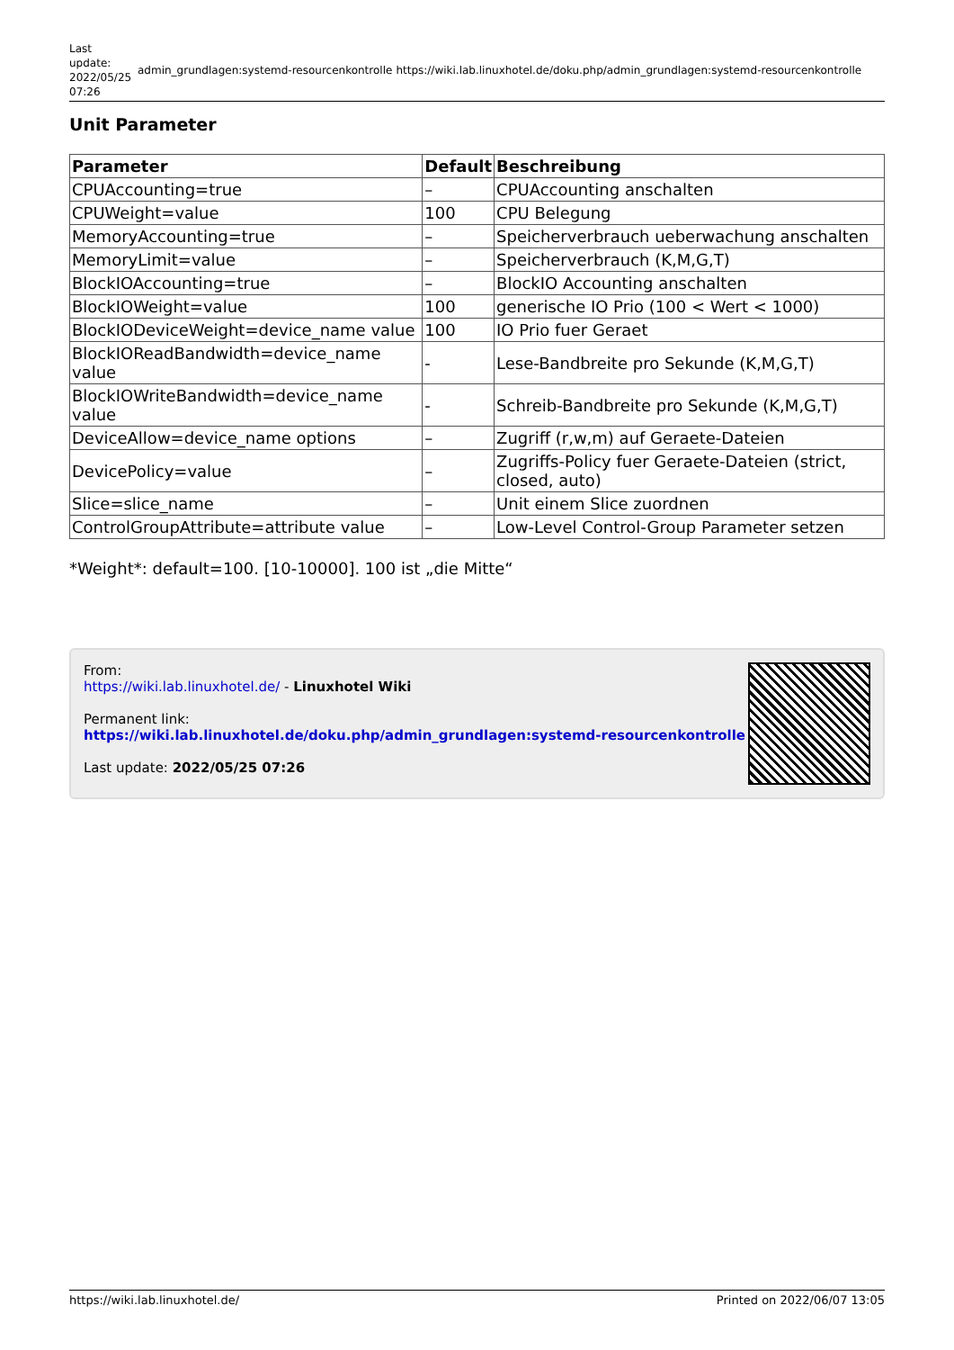Last update: 2022/05/25 07:26
admin_grundlagen:systemd-resourcenkontrolle https://wiki.lab.linuxhotel.de/doku.php/admin_grundlagen:systemd-resourcenkontrolle
Unit Parameter
| Parameter | Default | Beschreibung |
| --- | --- | --- |
| CPUAccounting=true | – | CPUAccounting anschalten |
| CPUWeight=value | 100 | CPU Belegung |
| MemoryAccounting=true | – | Speicherverbrauch ueberwachung anschalten |
| MemoryLimit=value | – | Speicherverbrauch (K,M,G,T) |
| BlockIOAccounting=true | – | BlockIO Accounting anschalten |
| BlockIOWeight=value | 100 | generische IO Prio (100 < Wert < 1000) |
| BlockIODeviceWeight=device_name value | 100 | IO Prio fuer Geraet |
| BlockIOReadBandwidth=device_name value | - | Lese-Bandbreite pro Sekunde (K,M,G,T) |
| BlockIOWriteBandwidth=device_name value | - | Schreib-Bandbreite pro Sekunde (K,M,G,T) |
| DeviceAllow=device_name options | – | Zugriff (r,w,m) auf Geraete-Dateien |
| DevicePolicy=value | – | Zugriffs-Policy fuer Geraete-Dateien (strict, closed, auto) |
| Slice=slice_name | – | Unit einem Slice zuordnen |
| ControlGroupAttribute=attribute value | – | Low-Level Control-Group Parameter setzen |
*Weight*: default=100. [10-10000]. 100 ist „die Mitte“
From:
https://wiki.lab.linuxhotel.de/ - Linuxhotel Wiki
Permanent link:
https://wiki.lab.linuxhotel.de/doku.php/admin_grundlagen:systemd-resourcenkontrolle
Last update: 2022/05/25 07:26
https://wiki.lab.linuxhotel.de/ Printed on 2022/06/07 13:05